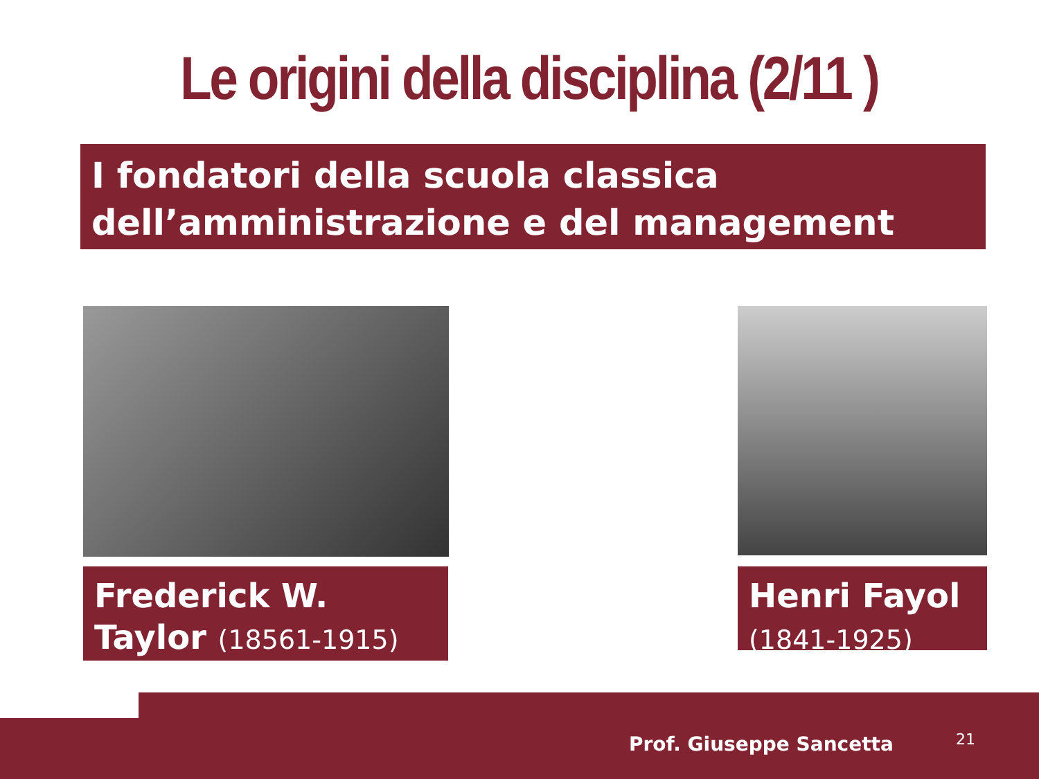Le origini della disciplina (2/11 )
I fondatori della scuola classica dell’amministrazione e del management
Frederick W. Taylor (18561-1915)
Henri Fayol
(1841-1925)
Prof. Giuseppe Sancetta 21